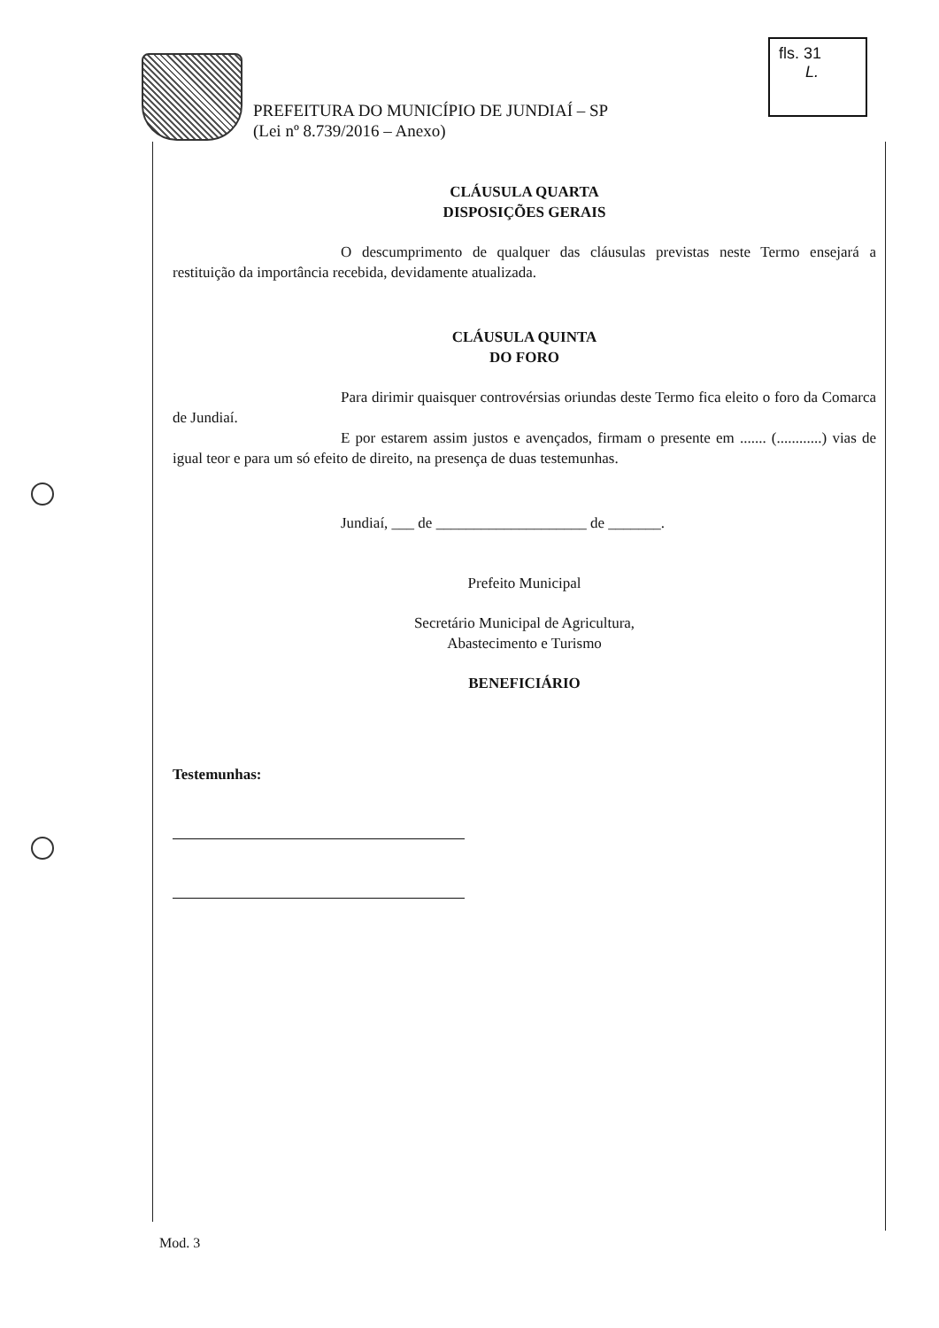PREFEITURA DO MUNICÍPIO DE JUNDIAÍ – SP
(Lei nº 8.739/2016 – Anexo)
fls. 31
L.
CLÁUSULA QUARTA
DISPOSIÇÕES GERAIS
O descumprimento de qualquer das cláusulas previstas neste Termo ensejará a restituição da importância recebida, devidamente atualizada.
CLÁUSULA QUINTA
DO FORO
Para dirimir quaisquer controvérsias oriundas deste Termo fica eleito o foro da Comarca de Jundiaí.
E por estarem assim justos e avençados, firmam o presente em ....... (............) vias de igual teor e para um só efeito de direito, na presença de duas testemunhas.
Jundiaí, ___ de ____________________ de _______.
Prefeito Municipal
Secretário Municipal de Agricultura,
Abastecimento e Turismo
BENEFICIÁRIO
Testemunhas:
Mod. 3